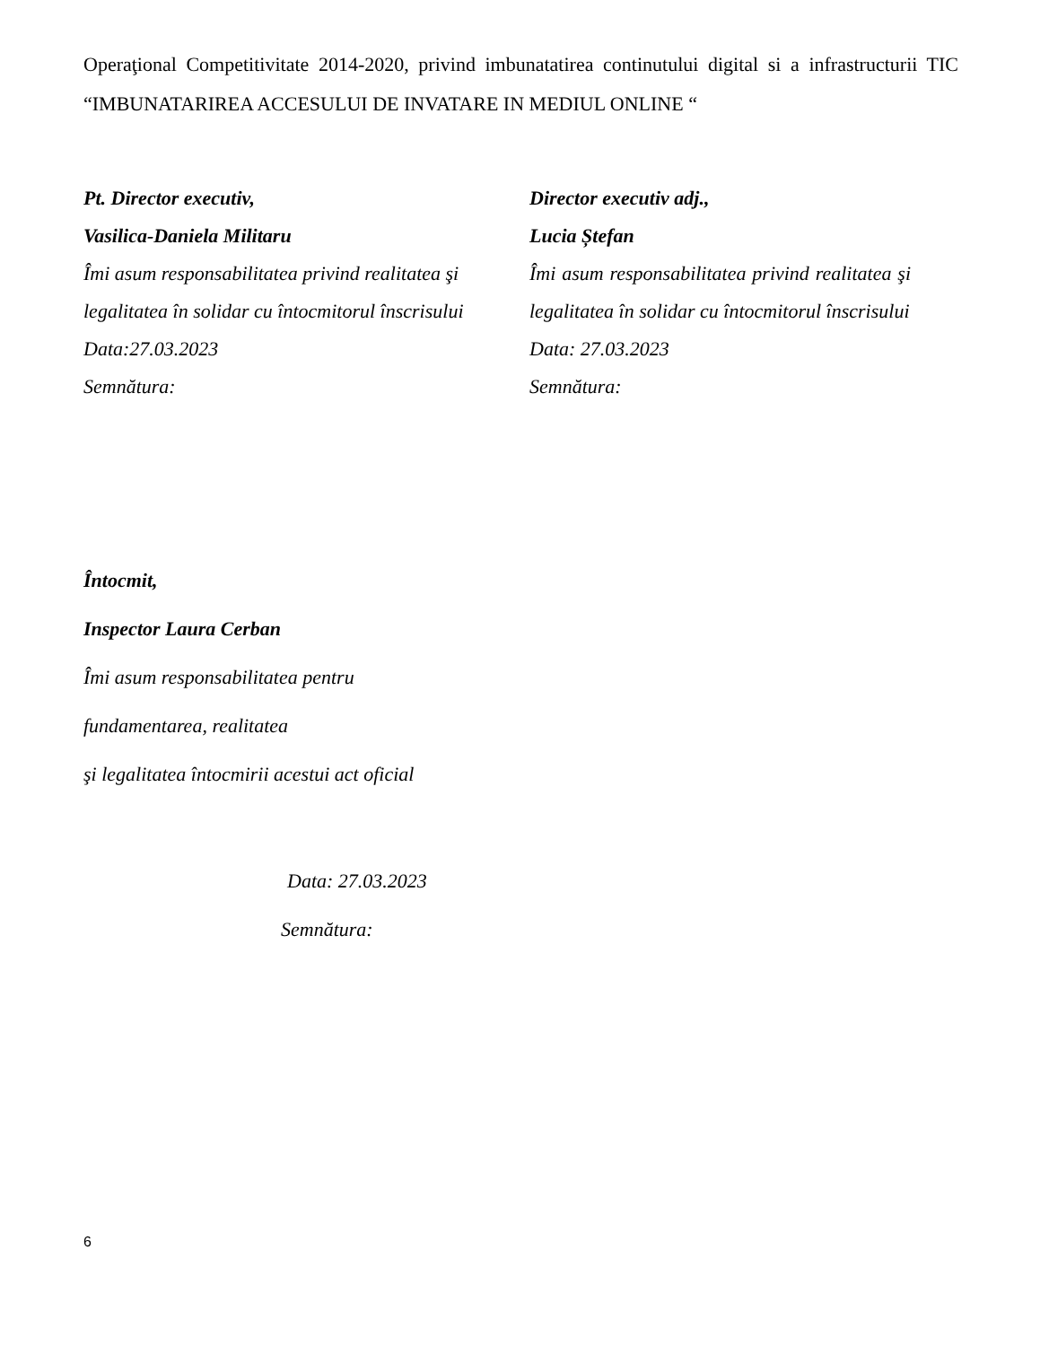Operaţional Competitivitate 2014-2020, privind imbunatatirea continutului digital si a infrastructurii TIC “IMBUNATARIREA ACCESULUI DE INVATARE IN MEDIUL ONLINE “
Pt. Director executiv,
Vasilica-Daniela Militaru
Îmi asum responsabilitatea privind realitatea şi legalitatea în solidar cu întocmitorul înscrisului
Data:27.03.2023
Semnătura:
Director executiv adj.,
Lucia Ștefan
Îmi asum responsabilitatea privind realitatea şi legalitatea în solidar cu întocmitorul înscrisului
Data: 27.03.2023
Semnătura:
Întocmit,
Inspector Laura Cerban
Îmi asum responsabilitatea pentru
fundamentarea, realitatea
şi legalitatea întocmirii acestui act oficial
Data: 27.03.2023
Semnătura:
6